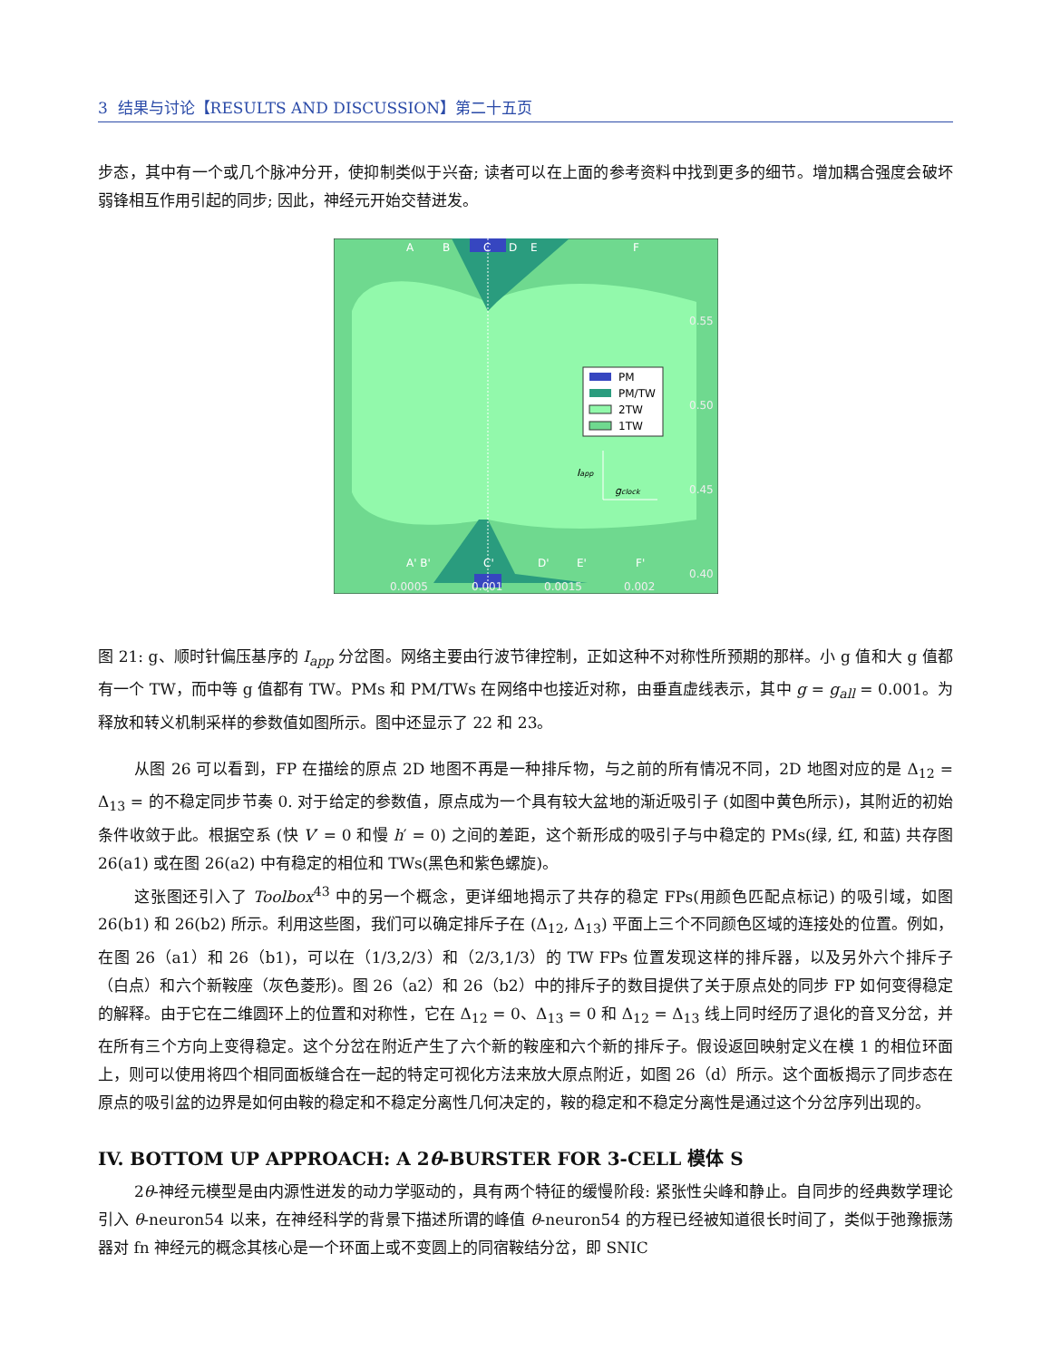3 结果与讨论【RESULTS AND DISCUSSION】第二十五页
步态，其中有一个或几个脉冲分开，使抑制类似于兴奋; 读者可以在上面的参考资料中找到更多的细节。增加耦合强度会破坏弱锋相互作用引起的同步; 因此，神经元开始交替迸发。
A
B
C
D
E
F
A' B'
C'
D'
E'
F'
0.55
0.50
0.45
0.40
0.0005
0.001
0.0015
0.002
PM
PM/TW
2TW
1TW
Iapp
gclock
图 21: g、顺时针偏压基序的 I<sub>app</sub> 分岔图。网络主要由行波节律控制，正如这种不对称性所预期的那样。小 g 值和大 g 值都有一个 TW，而中等 g 值都有 TW。PMs 和 PM/TWs 在网络中也接近对称，由垂直虚线表示，其中 g = g<sub>all</sub> = 0.001。为释放和转义机制采样的参数值如图所示。图中还显示了 22 和 23。
从图 26 可以看到，FP 在描绘的原点 2D 地图不再是一种排斥物，与之前的所有情况不同，2D 地图对应的是 Δ<sub>12</sub> = Δ<sub>13</sub> = 的不稳定同步节奏 0. 对于给定的参数值，原点成为一个具有较大盆地的渐近吸引子 (如图中黄色所示)，其附近的初始条件收敛于此。根据空系 (快 V′ = 0 和慢 h′ = 0) 之间的差距，这个新形成的吸引子与中稳定的 PMs(绿, 红, 和蓝) 共存图 26(a1) 或在图 26(a2) 中有稳定的相位和 TWs(黑色和紫色螺旋)。
这张图还引入了 Toolbox<sup>43</sup> 中的另一个概念，更详细地揭示了共存的稳定 FPs(用颜色匹配点标记) 的吸引域，如图 26(b1) 和 26(b2) 所示。利用这些图，我们可以确定排斥子在 (Δ<sub>12</sub>, Δ<sub>13</sub>) 平面上三个不同颜色区域的连接处的位置。例如，在图 26（a1）和 26（b1)，可以在（1/3,2/3）和（2/3,1/3）的 TW FPs 位置发现这样的排斥器，以及另外六个排斥子（白点）和六个新鞍座（灰色菱形)。图 26（a2）和 26（b2）中的排斥子的数目提供了关于原点处的同步 FP 如何变得稳定的解释。由于它在二维圆环上的位置和对称性，它在 Δ<sub>12</sub> = 0、Δ<sub>13</sub> = 0 和 Δ<sub>12</sub> = Δ<sub>13</sub> 线上同时经历了退化的音叉分岔，并在所有三个方向上变得稳定。这个分岔在附近产生了六个新的鞍座和六个新的排斥子。假设返回映射定义在模 1 的相位环面上，则可以使用将四个相同面板缝合在一起的特定可视化方法来放大原点附近，如图 26（d）所示。这个面板揭示了同步态在原点的吸引盆的边界是如何由鞍的稳定和不稳定分离性几何决定的，鞍的稳定和不稳定分离性是通过这个分岔序列出现的。
IV. BOTTOM UP APPROACH: A 2θ-BURSTER FOR 3-CELL 模体 S
2θ-神经元模型是由内源性迸发的动力学驱动的，具有两个特征的缓慢阶段: 紧张性尖峰和静止。自同步的经典数学理论引入 θ-neuron54 以来，在神经科学的背景下描述所谓的峰值 θ-neuron54 的方程已经被知道很长时间了，类似于弛豫振荡器对 fn 神经元的概念其核心是一个环面上或不变圆上的同宿鞍结分岔，即 SNIC